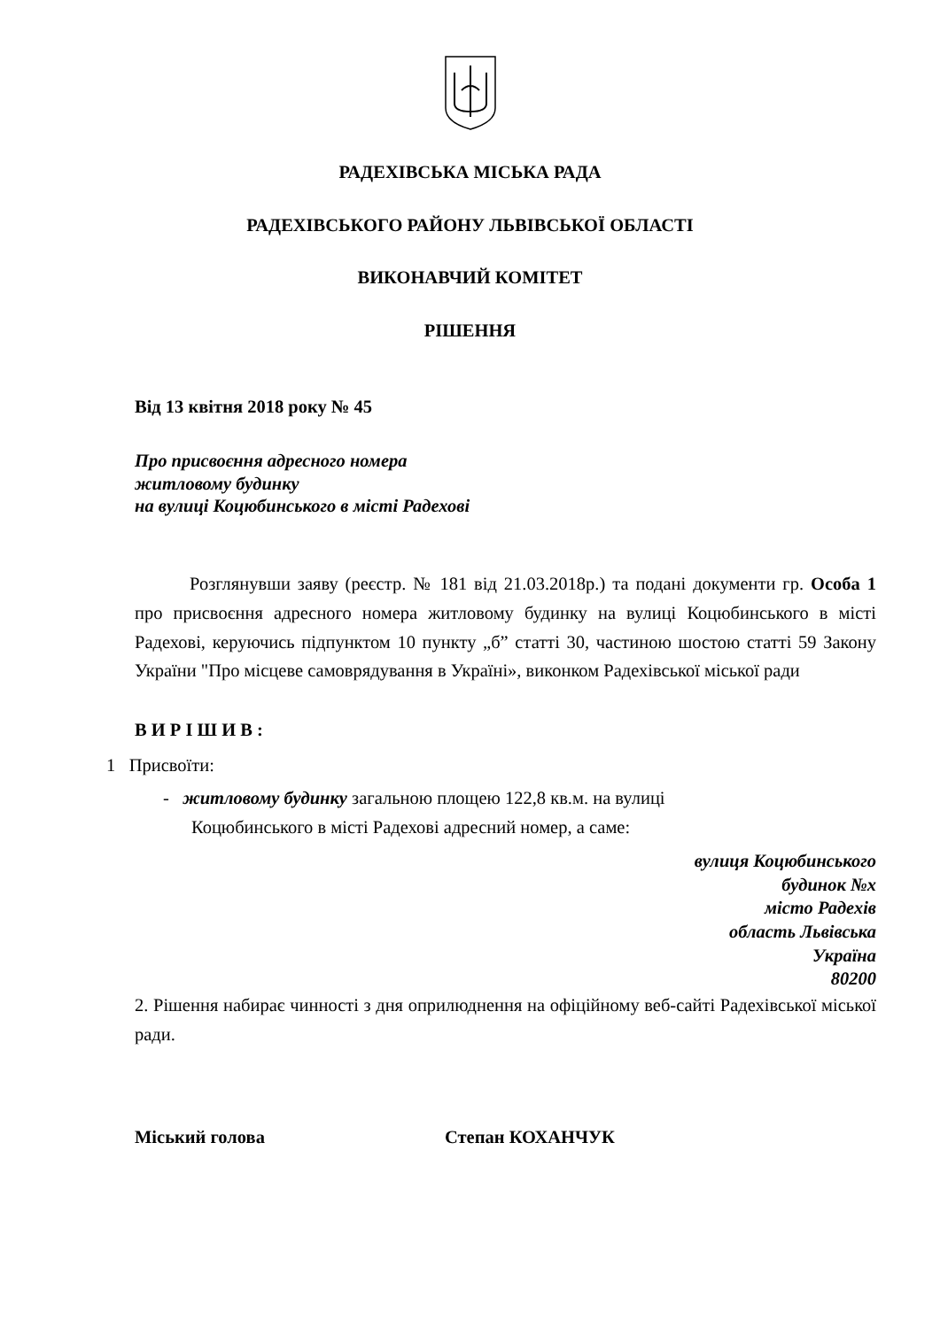РАДЕХІВСЬКА МІСЬКА РАДА
РАДЕХІВСЬКОГО РАЙОНУ ЛЬВІВСЬКОЇ ОБЛАСТІ
ВИКОНАВЧИЙ КОМІТЕТ
РІШЕННЯ
Від 13 квітня 2018 року № 45
Про присвоєння адресного номера
житловому будинку
на вулиці Коцюбинського в місті Радехові
Розглянувши заяву (реєстр. № 181 від 21.03.2018р.) та подані документи гр. Особа 1 про присвоєння адресного номера житловому будинку на вулиці Коцюбинського в місті Радехові, керуючись підпунктом 10 пункту „б” статті 30, частиною шостою статті 59 Закону України "Про місцеве самоврядування в Україні», виконком Радехівської міської ради
В И Р І Ш И В :
1 Присвоїти:
- житловому будинку загальною площею 122,8 кв.м. на вулиці
Коцюбинського в місті Радехові адресний номер, а саме:
вулиця Коцюбинського
будинок №х
місто Радехів
область Львівська
Україна
80200
2. Рішення набирає чинності з дня оприлюднення на офіційному веб-сайті Радехівської міської ради.
Міський голова Степан КОХАНЧУК